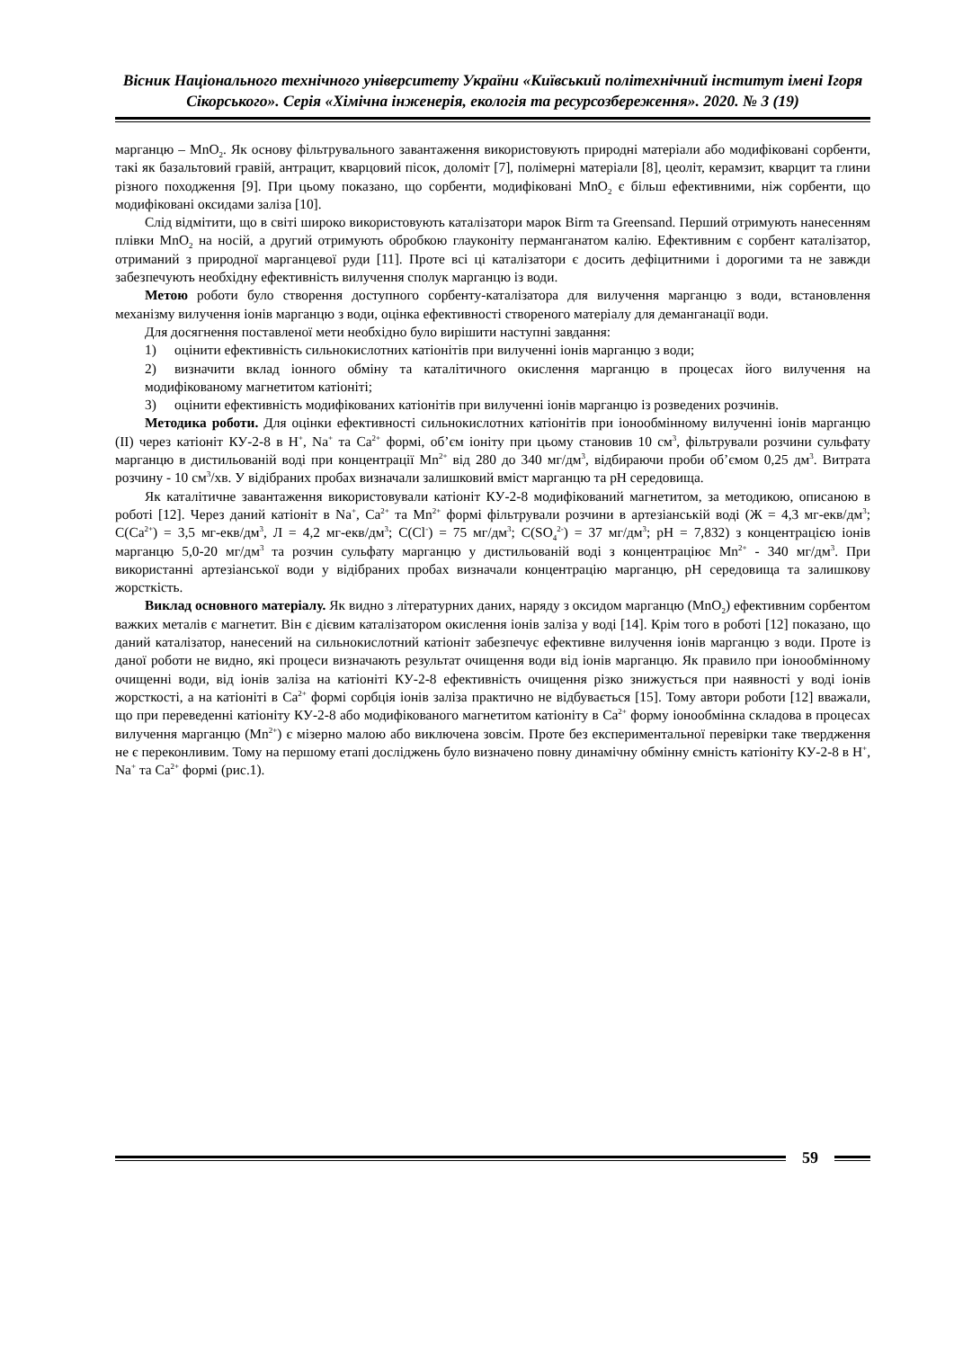Вісник Національного технічного університету України «Київський політехнічний інститут імені Ігоря Сікорського». Серія «Хімічна інженерія, екологія та ресурсозбереження». 2020. № 3 (19)
марганцю – MnO<sub>2</sub>. Як основу фільтрувального завантаження використовують природні матеріали або модифіковані сорбенти, такі як базальтовий гравій, антрацит, кварцовий пісок, доломіт [7], полімерні матеріали [8], цеоліт, керамзит, кварцит та глини різного походження [9]. При цьому показано, що сорбенти, модифіковані MnO<sub>2</sub> є більш ефективними, ніж сорбенти, що модифіковані оксидами заліза [10].
Слід відмітити, що в світі широко використовують каталізатори марок Birm та Greensand. Перший отримують нанесенням плівки MnO<sub>2</sub> на носій, а другий отримують обробкою глауконіту перманганатом калію. Ефективним є сорбент каталізатор, отриманий з природної марганцевої руди [11]. Проте всі ці каталізатори є досить дефіцитними і дорогими та не завжди забезпечують необхідну ефективність вилучення сполук марганцю із води.
Метою роботи було створення доступного сорбенту-каталізатора для вилучення марганцю з води, встановлення механізму вилучення іонів марганцю з води, оцінка ефективності створеного матеріалу для деманганації води.
Для досягнення поставленої мети необхідно було вирішити наступні завдання:
1) оцінити ефективність сильнокислотних катіонітів при вилученні іонів марганцю з води;
2) визначити вклад іонного обміну та каталітичного окислення марганцю в процесах його вилучення на модифікованому магнетитом катіоніті;
3) оцінити ефективність модифікованих катіонітів при вилученні іонів марганцю із розведених розчинів.
Методика роботи. Для оцінки ефективності сильнокислотних катіонітів при іонообмінному вилученні іонів марганцю (II) через катіоніт КУ-2-8 в H<sup>+</sup>, Na<sup>+</sup> та Ca<sup>2+</sup> формі, об’єм іоніту при цьому становив 10 см<sup>3</sup>, фільтрували розчини сульфату марганцю в дистильованій воді при концентрації Mn<sup>2+</sup> від 280 до 340 мг/дм<sup>3</sup>, відбираючи проби об’ємом 0,25 дм<sup>3</sup>. Витрата розчину - 10 см<sup>3</sup>/хв. У відібраних пробах визначали залишковий вміст марганцю та pH середовища.
Як каталітичне завантаження використовували катіоніт КУ-2-8 модифікований магнетитом, за методикою, описаною в роботі [12]. Через даний катіоніт в Na<sup>+</sup>, Ca<sup>2+</sup> та Mn<sup>2+</sup> формі фільтрували розчини в артезіанській воді (Ж = 4,3 мг-екв/дм<sup>3</sup>; C(Ca<sup>2+</sup>) = 3,5 мг-екв/дм<sup>3</sup>, Л = 4,2 мг-екв/дм<sup>3</sup>; C(Cl<sup>-</sup>) = 75 мг/дм<sup>3</sup>; C(SO<sub>4</sub><sup>2-</sup>) = 37 мг/дм<sup>3</sup>; pH = 7,832) з концентрацією іонів марганцю 5,0-20 мг/дм<sup>3</sup> та розчин сульфату марганцю у дистильованій воді з концентраціює Mn<sup>2+</sup> - 340 мг/дм<sup>3</sup>. При використанні артезіанської води у відібраних пробах визначали концентрацію марганцю, pH середовища та залишкову жорсткість.
Виклад основного матеріалу. Як видно з літературних даних, наряду з оксидом марганцю (MnO<sub>2</sub>) ефективним сорбентом важких металів є магнетит. Він є дієвим каталізатором окислення іонів заліза у воді [14]. Крім того в роботі [12] показано, що даний каталізатор, нанесений на сильнокислотний катіоніт забезпечує ефективне вилучення іонів марганцю з води. Проте із даної роботи не видно, які процеси визначають результат очищення води від іонів марганцю. Як правило при іонообмінному очищенні води, від іонів заліза на катіоніті КУ-2-8 ефективність очищення різко знижується при наявності у воді іонів жорсткості, а на катіоніті в Ca<sup>2+</sup> формі сорбція іонів заліза практично не відбувається [15]. Тому автори роботи [12] вважали, що при переведенні катіоніту КУ-2-8 або модифікованого магнетитом катіоніту в Ca<sup>2+</sup> форму іонообмінна складова в процесах вилучення марганцю (Mn<sup>2+</sup>) є мізерно малою або виключена зовсім. Проте без експериментальної перевірки таке твердження не є переконливим. Тому на першому етапі досліджень було визначено повну динамічну обмінну ємність катіоніту КУ-2-8 в H<sup>+</sup>, Na<sup>+</sup> та Ca<sup>2+</sup> формі (рис.1).
59